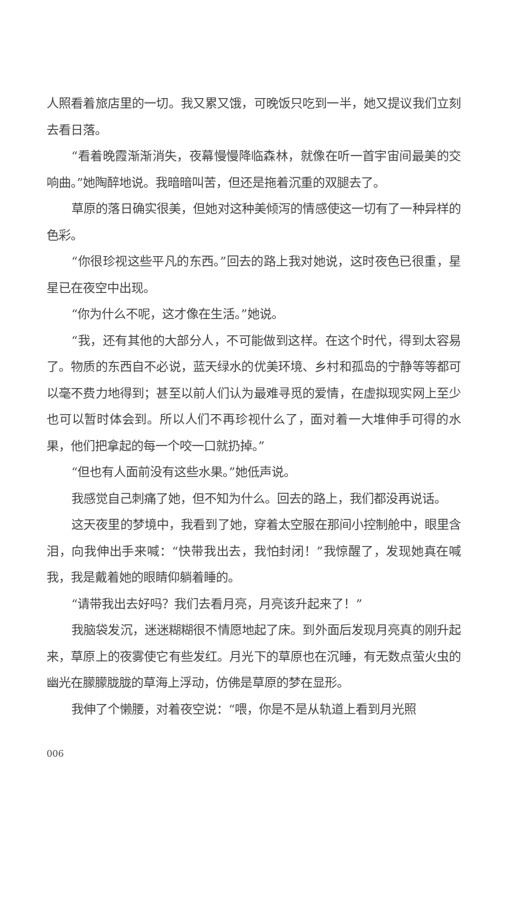人照看着旅店里的一切。我又累又饿，可晚饭只吃到一半，她又提议我们立刻去看日落。
“看着晚霞渐渐消失，夜幕慢慢降临森林，就像在听一首宇宙间最美的交响曲。”她陶醉地说。我暗暗叫苦，但还是拖着沉重的双腿去了。
草原的落日确实很美，但她对这种美倾泻的情感使这一切有了一种异样的色彩。
“你很珍视这些平凡的东西。”回去的路上我对她说，这时夜色已很重，星星已在夜空中出现。
“你为什么不呢，这才像在生活。”她说。
“我，还有其他的大部分人，不可能做到这样。在这个时代，得到太容易了。物质的东西自不必说，蓝天绿水的优美环境、乡村和孤岛的宁静等等都可以毫不费力地得到；甚至以前人们认为最难寻觅的爱情，在虚拟现实网上至少也可以暂时体会到。所以人们不再珍视什么了，面对着一大堆伸手可得的水果，他们把拿起的每一个咬一口就扔掉。”
“但也有人面前没有这些水果。”她低声说。
我感觉自己刺痛了她，但不知为什么。回去的路上，我们都没再说话。
这天夜里的梦境中，我看到了她，穿着太空服在那间小控制舱中，眼里含泪，向我伸出手来喊：“快带我出去，我怕封闭！”我惊醒了，发现她真在喊我，我是戴着她的眼睛仰躺着睡的。
“请带我出去好吗？我们去看月亮，月亮该升起来了！”
我脑袋发沉，迷迷糊糊很不情愿地起了床。到外面后发现月亮真的刚升起来，草原上的夜雾使它有些发红。月光下的草原也在沉睡，有无数点萤火虫的幽光在朦朦胧胧的草海上浮动，仿佛是草原的梦在显形。
我伸了个懒腰，对着夜空说：“喂，你是不是从轨道上看到月光照
006